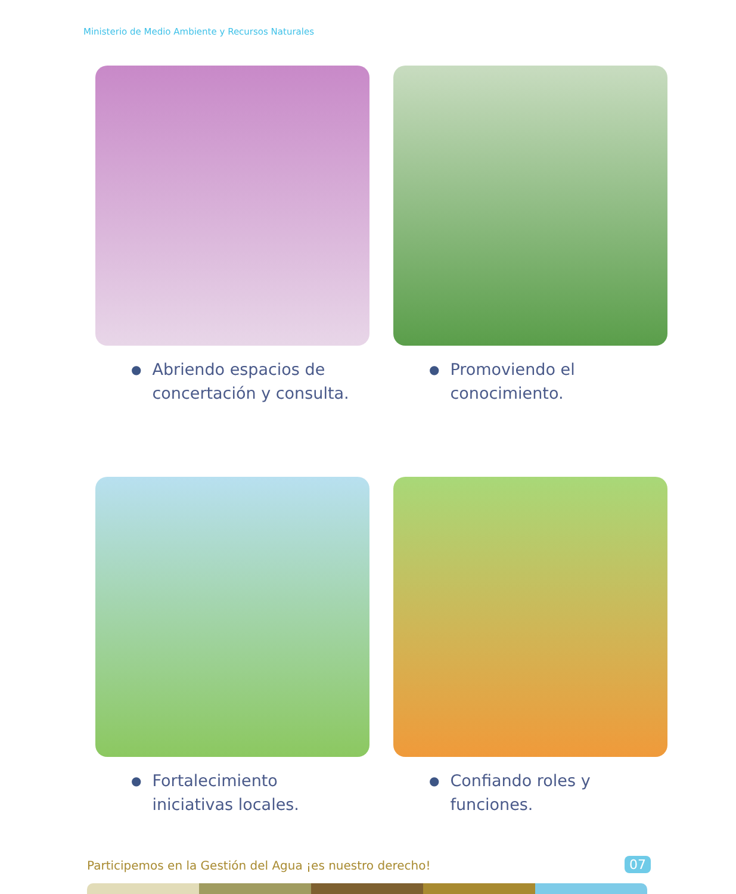Ministerio de Medio Ambiente y Recursos Naturales
●
Abriendo espacios de
concertación y consulta.
●
Promoviendo el
conocimiento.
●
Fortalecimiento
iniciativas locales.
●
Confiando roles y
funciones.
Participemos en la Gestión del Agua ¡es nuestro derecho!
07